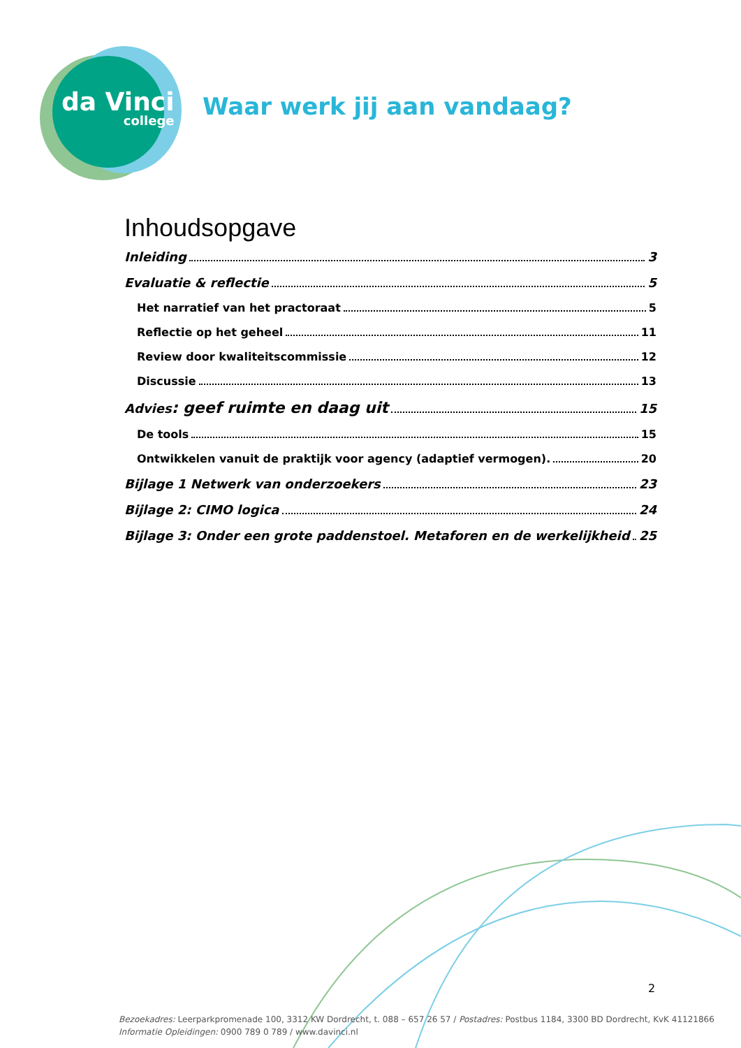da Vinci
college
Waar werk jij aan vandaag?
Inhoudsopgave
Inleiding 3
Evaluatie & reflectie 5
Het narratief van het practoraat 5
Reflectie op het geheel 11
Review door kwaliteitscommissie 12
Discussie 13
Advies: geef ruimte en daag uit 15
De tools 15
Ontwikkelen vanuit de praktijk voor agency (adaptief vermogen). 20
Bijlage 1 Netwerk van onderzoekers 23
Bijlage 2: CIMO logica 24
Bijlage 3: Onder een grote paddenstoel. Metaforen en de werkelijkheid 25
2
Bezoekadres: Leerparkpromenade 100, 3312 KW Dordrecht, t. 088 – 657 26 57 / Postadres: Postbus 1184, 3300 BD Dordrecht, KvK 41121866
Informatie Opleidingen: 0900 789 0 789 / www.davinci.nl